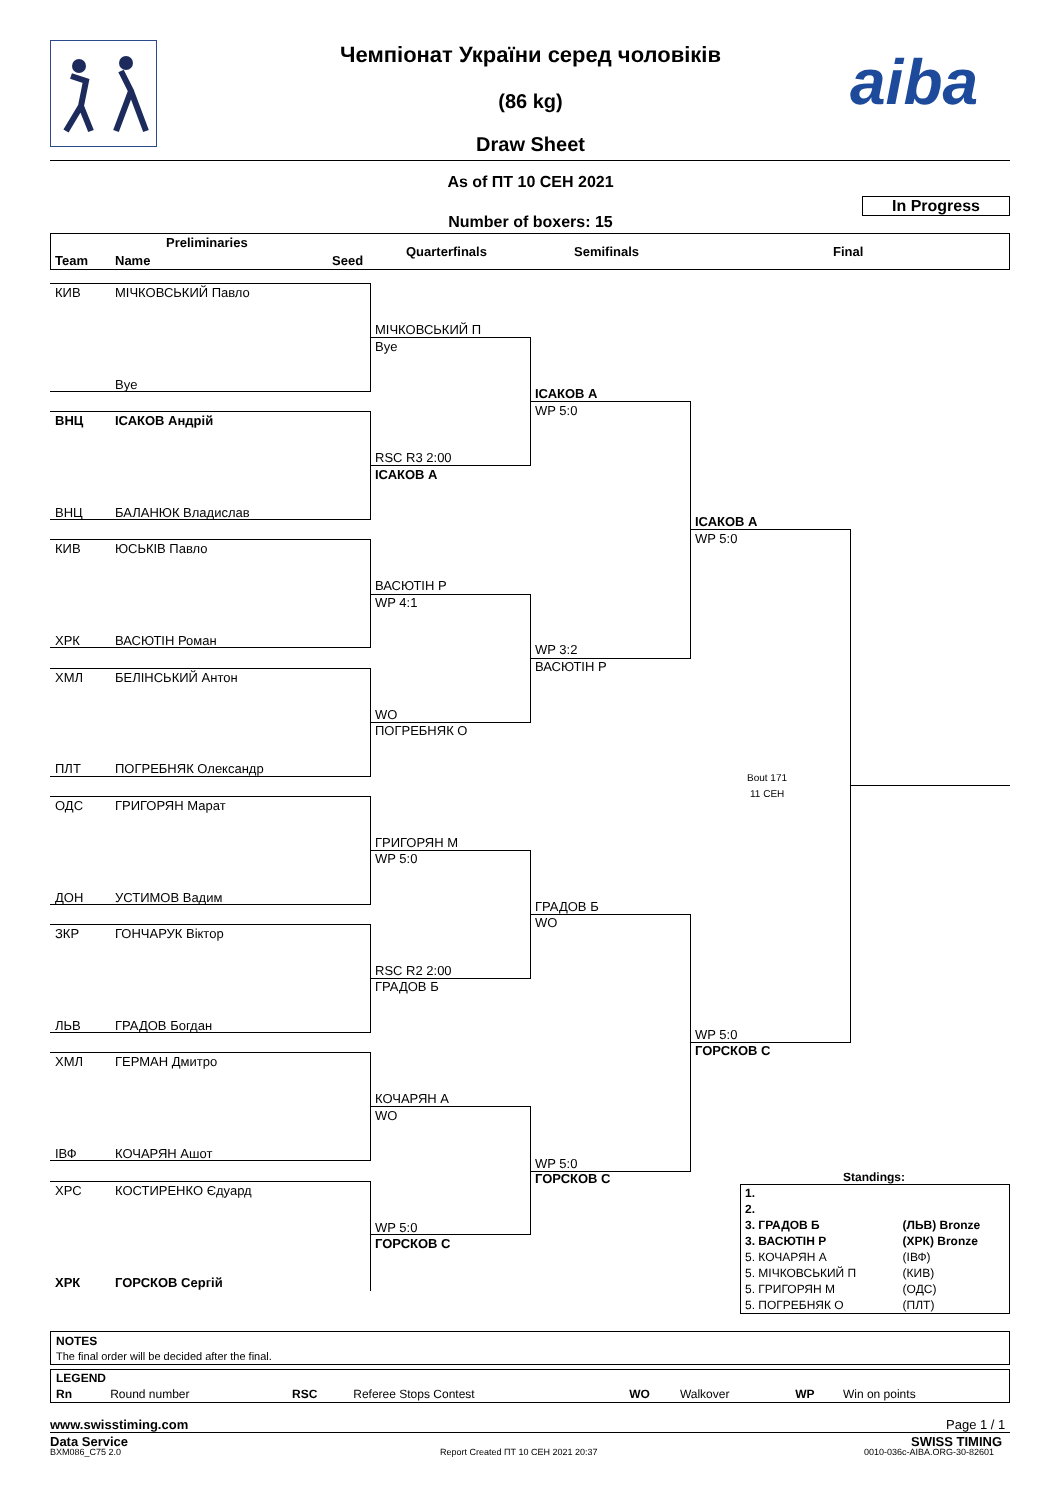Чемпіонат України серед чоловіків
(86 kg)
Draw Sheet
aiba
As of ПТ 10 СЕН 2021
Number of boxers: 15
In Progress
Preliminaries
Team Name Seed
Quarterfinals Semifinals Final
КИВ МІЧКОВСЬКИЙ Павло
Bye
ВНЦ ІСАКОВ Андрій
ВНЦ БАЛАНЮК Владислав
КИВ ЮСЬКІВ Павло
ХРК ВАСЮТІН Роман
ХМЛ БЕЛІНСЬКИЙ Антон
ПЛТ ПОГРЕБНЯК Олександр
ОДС ГРИГОРЯН Марат
ДОН УСТИМОВ Вадим
ЗКР ГОНЧАРУК Віктор
ЛЬВ ГРАДОВ Богдан
ХМЛ ГЕРМАН Дмитро
ІВФ КОЧАРЯН Ашот
ХРС КОСТИРЕНКО Єдуард
ХРК ГОРСКОВ Сергій
МІЧКОВСЬКИЙ П
Bye
RSC R3 2:00
ІСАКОВ А
ВАСЮТІН Р
WP 4:1
WO
ПОГРЕБНЯК О
ГРИГОРЯН М
WP 5:0
RSC R2 2:00
ГРАДОВ Б
КОЧАРЯН А
WO
WP 5:0
ГОРСКОВ С
ІСАКОВ А
WP 5:0
WP 3:2
ВАСЮТІН Р
ГРАДОВ Б
WO
WP 5:0
ГОРСКОВ С
ІСАКОВ А
WP 5:0
WP 5:0
ГОРСКОВ С
Bout 171
11 СЕН
Standings:
| 1. | |
| 2. | |
| 3. ГРАДОВ Б | (ЛЬВ) Bronze |
| 3. ВАСЮТІН Р | (ХРК) Bronze |
| 5. КОЧАРЯН А | (ІВФ) |
| 5. МІЧКОВСЬКИЙ П | (КИВ) |
| 5. ГРИГОРЯН М | (ОДС) |
| 5. ПОГРЕБНЯК О | (ПЛТ) |
NOTES
The final order will be decided after the final.
LEGEND
| Rn | Round number | RSC | Referee Stops Contest | WO | Walkover | WP | Win on points |
www.swisstiming.com Page 1 / 1
Data Service SWISS TIMING
BXM086_C75 2.0 Report Created ПТ 10 СЕН 2021 20:37 0010-036c-AIBA.ORG-30-82601